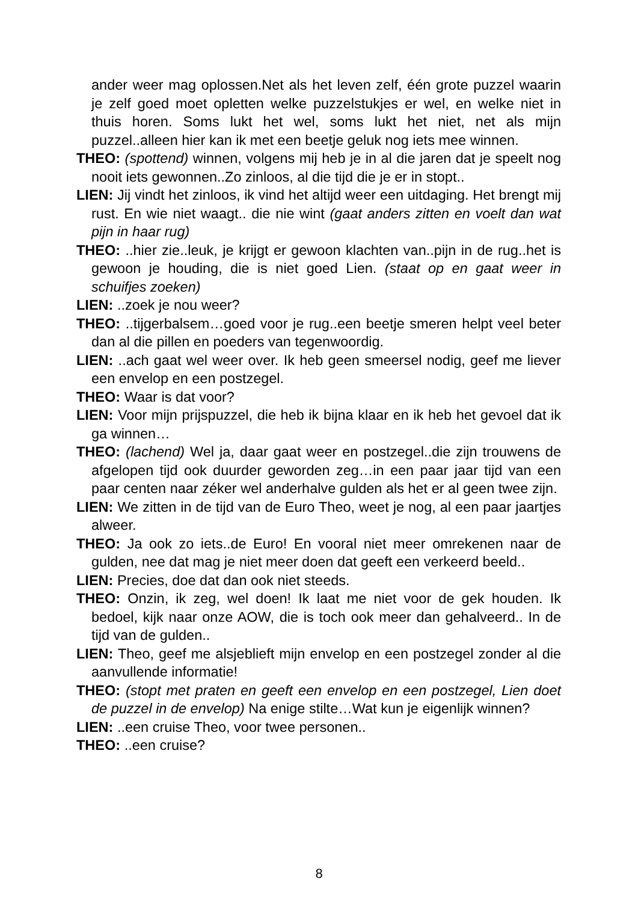ander weer mag oplossen.Net als het leven zelf, één grote puzzel waarin je zelf goed moet opletten welke puzzelstukjes er wel, en welke niet in thuis horen. Soms lukt het wel, soms lukt het niet, net als mijn puzzel..alleen hier kan ik met een beetje geluk nog iets mee winnen.
THEO: (spottend) winnen, volgens mij heb je in al die jaren dat je speelt nog nooit iets gewonnen..Zo zinloos, al die tijd die je er in stopt..
LIEN: Jij vindt het zinloos, ik vind het altijd weer een uitdaging. Het brengt mij rust. En wie niet waagt.. die nie wint (gaat anders zitten en voelt dan wat pijn in haar rug)
THEO: ..hier zie..leuk, je krijgt er gewoon klachten van..pijn in de rug..het is gewoon je houding, die is niet goed Lien. (staat op en gaat weer in schuifjes zoeken)
LIEN: ..zoek je nou weer?
THEO: ..tijgerbalsem…goed voor je rug..een beetje smeren helpt veel beter dan al die pillen en poeders van tegenwoordig.
LIEN: ..ach gaat wel weer over. Ik heb geen smeersel nodig, geef me liever een envelop en een postzegel.
THEO: Waar is dat voor?
LIEN: Voor mijn prijspuzzel, die heb ik bijna klaar en ik heb het gevoel dat ik ga winnen…
THEO: (lachend) Wel ja, daar gaat weer en postzegel..die zijn trouwens de afgelopen tijd ook duurder geworden zeg…in een paar jaar tijd van een paar centen naar zéker wel anderhalve gulden als het er al geen twee zijn.
LIEN: We zitten in de tijd van de Euro Theo, weet je nog, al een paar jaartjes alweer.
THEO: Ja ook zo iets..de Euro! En vooral niet meer omrekenen naar de gulden, nee dat mag je niet meer doen dat geeft een verkeerd beeld..
LIEN: Precies, doe dat dan ook niet steeds.
THEO: Onzin, ik zeg, wel doen! Ik laat me niet voor de gek houden. Ik bedoel, kijk naar onze AOW, die is toch ook meer dan gehalveerd.. In de tijd van de gulden..
LIEN: Theo, geef me alsjeblieft mijn envelop en een postzegel zonder al die aanvullende informatie!
THEO: (stopt met praten en geeft een envelop en een postzegel, Lien doet de puzzel in de envelop) Na enige stilte…Wat kun je eigenlijk winnen?
LIEN: ..een cruise Theo, voor twee personen..
THEO: ..een cruise?
8